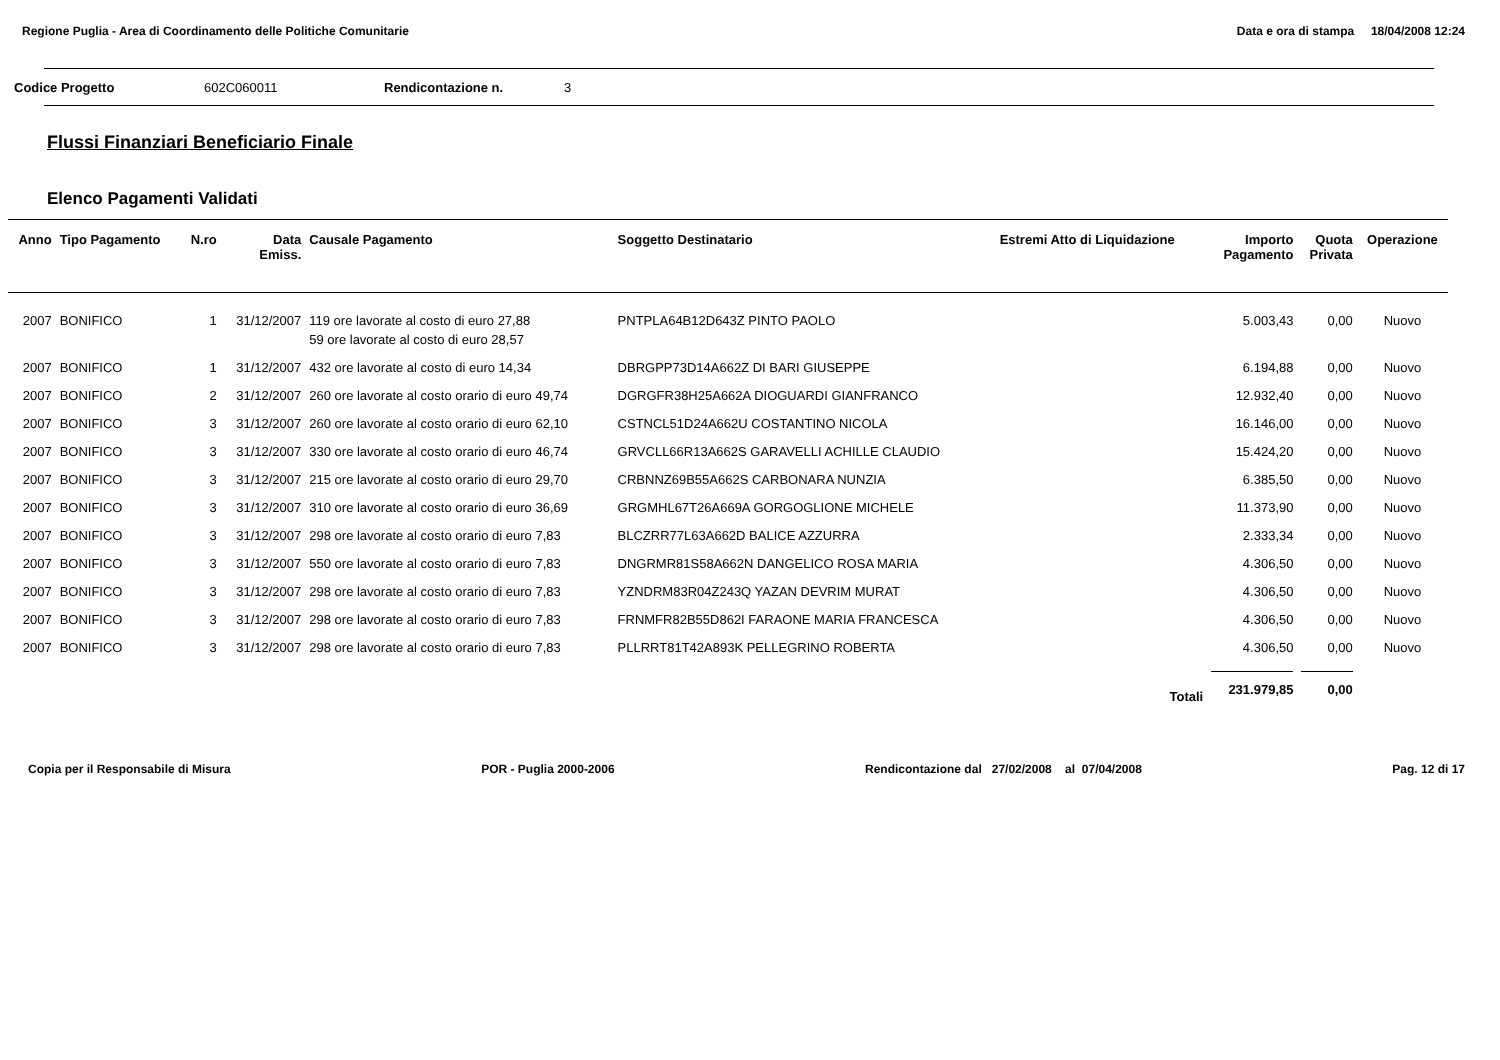Regione Puglia - Area di Coordinamento delle Politiche Comunitarie Data e ora di stampa 18/04/2008 12:24
Codice Progetto 602C060011 Rendicontazione n. 3
Flussi Finanziari Beneficiario Finale
Elenco Pagamenti Validati
| Anno | Tipo Pagamento | N.ro | Data Emiss. | Causale Pagamento | Soggetto Destinatario | Estremi Atto di Liquidazione | Importo Pagamento | Quota Privata | Operazione |
| --- | --- | --- | --- | --- | --- | --- | --- | --- | --- |
| 2007 | BONIFICO | 1 | 31/12/2007 | 119 ore lavorate al costo di euro 27,88 59 ore lavorate al costo di euro 28,57 | PNTPLA64B12D643Z PINTO PAOLO | | 5.003,43 | 0,00 | Nuovo |
| 2007 | BONIFICO | 1 | 31/12/2007 | 432 ore lavorate al costo di euro 14,34 | DBRGPP73D14A662Z DI BARI GIUSEPPE | | 6.194,88 | 0,00 | Nuovo |
| 2007 | BONIFICO | 2 | 31/12/2007 | 260 ore lavorate al costo orario di euro 49,74 | DGRGFR38H25A662A DIOGUARDI GIANFRANCO | | 12.932,40 | 0,00 | Nuovo |
| 2007 | BONIFICO | 3 | 31/12/2007 | 260 ore lavorate al costo orario di euro 62,10 | CSTNCL51D24A662U COSTANTINO NICOLA | | 16.146,00 | 0,00 | Nuovo |
| 2007 | BONIFICO | 3 | 31/12/2007 | 330 ore lavorate al costo orario di euro 46,74 | GRVCLL66R13A662S GARAVELLI ACHILLE CLAUDIO | | 15.424,20 | 0,00 | Nuovo |
| 2007 | BONIFICO | 3 | 31/12/2007 | 215 ore lavorate al costo orario di euro 29,70 | CRBNNZ69B55A662S CARBONARA NUNZIA | | 6.385,50 | 0,00 | Nuovo |
| 2007 | BONIFICO | 3 | 31/12/2007 | 310 ore lavorate al costo orario di euro 36,69 | GRGMHL67T26A669A GORGOGLIONE MICHELE | | 11.373,90 | 0,00 | Nuovo |
| 2007 | BONIFICO | 3 | 31/12/2007 | 298 ore lavorate al costo orario di euro 7,83 | BLCZRR77L63A662D BALICE AZZURRA | | 2.333,34 | 0,00 | Nuovo |
| 2007 | BONIFICO | 3 | 31/12/2007 | 550 ore lavorate al costo orario di euro 7,83 | DNGRMR81S58A662N DANGELICO ROSA MARIA | | 4.306,50 | 0,00 | Nuovo |
| 2007 | BONIFICO | 3 | 31/12/2007 | 298 ore lavorate al costo orario di euro 7,83 | YZNDRM83R04Z243Q YAZAN DEVRIM MURAT | | 4.306,50 | 0,00 | Nuovo |
| 2007 | BONIFICO | 3 | 31/12/2007 | 298 ore lavorate al costo orario di euro 7,83 | FRNMFR82B55D862I FARAONE MARIA FRANCESCA | | 4.306,50 | 0,00 | Nuovo |
| 2007 | BONIFICO | 3 | 31/12/2007 | 298 ore lavorate al costo orario di euro 7,83 | PLLRRT81T42A893K PELLEGRINO ROBERTA | | 4.306,50 | 0,00 | Nuovo |
| Totali | | | | | | | 231.979,85 | 0,00 | |
Copia per il Responsabile di Misura POR - Puglia 2000-2006 Rendicontazione dal 27/02/2008 al 07/04/2008 Pag. 12 di 17